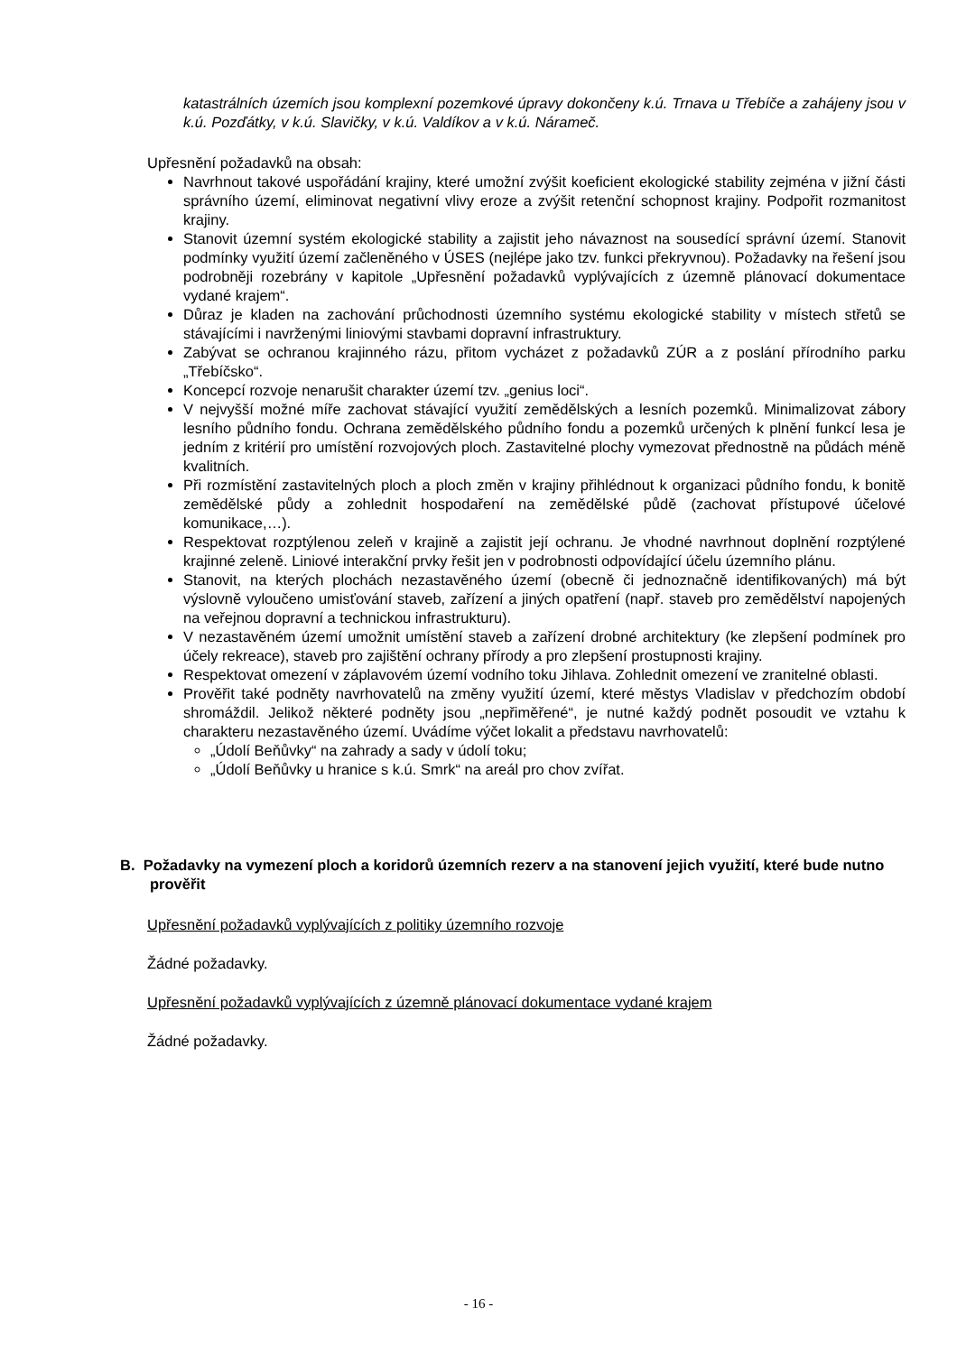katastrálních územích jsou komplexní pozemkové úpravy dokončeny k.ú. Trnava u Třebíče a zahájeny jsou v k.ú. Pozďátky, v k.ú. Slavičky, v k.ú. Valdíkov a v k.ú. Náramеč.
Upřesnění požadavků na obsah:
Navrhnout takové uspořádání krajiny, které umožní zvýšit koeficient ekologické stability zejména v jižní části správního území, eliminovat negativní vlivy eroze a zvýšit retenční schopnost krajiny. Podpořit rozmanitost krajiny.
Stanovit územní systém ekologické stability a zajistit jeho návaznost na sousedící správní území. Stanovit podmínky využití území začleněného v ÚSES (nejlépe jako tzv. funkci překryvnou). Požadavky na řešení jsou podrobněji rozebrány v kapitole „Upřesnění požadavků vyplývajících z územně plánovací dokumentace vydané krajem“.
Důraz je kladen na zachování průchodnosti územního systému ekologické stability v místech střetů se stávajícími i navrženými liniovými stavbami dopravní infrastruktury.
Zabývat se ochranou krajinného rázu, přitom vycházet z požadavků ZÚR a z poslání přírodního parku „Třebíčsko“.
Koncepcí rozvoje nenarušit charakter území tzv. „genius loci“.
V nejvyšší možné míře zachovat stávající využití zemědělských a lesních pozemků. Minimalizovat zábory lesního půdního fondu. Ochrana zemědělského půdního fondu a pozemků určených k plnění funkcí lesa je jedním z kritérií pro umístění rozvojových ploch. Zastavitelné plochy vymezovat přednostně na půdách méně kvalitních.
Při rozmístění zastavitelných ploch a ploch změn v krajiny přihlédnout k organizaci půdního fondu, k bonitě zemědělské půdy a zohlednit hospodaření na zemědělské půdě (zachovat přístupové účelové komunikace,…).
Respektovat rozptýlenou zeleň v krajině a zajistit její ochranu. Je vhodné navrhnout doplnění rozptýlené krajinné zeleně. Liniové interakční prvky řešit jen v podrobnosti odpovídající účelu územního plánu.
Stanovit, na kterých plochách nezastavěného území (obecně či jednoznačně identifikovaných) má být výslovně vyloučeno umisťování staveb, zařízení a jiných opatření (např. staveb pro zemědělství napojených na veřejnou dopravní a technickou infrastrukturu).
V nezastavěném území umožnit umístění staveb a zařízení drobné architektury (ke zlepšení podmínek pro účely rekreace), staveb pro zajištění ochrany přírody a pro zlepšení prostupnosti krajiny.
Respektovat omezení v záplavovém území vodního toku Jihlava. Zohlednit omezení ve zranitelné oblasti.
Prověřit také podněty navrhovatelů na změny využití území, které městys Vladislav v předchozím období shromáždil. Jelikož některé podněty jsou „nepřiměřené“, je nutné každý podnět posoudit ve vztahu k charakteru nezastavěného území. Uvádíme výčet lokalit a představu navrhovatelů:
„Údolí Beňůvky“ na zahrady a sady v údolí toku;
„Údolí Beňůvky u hranice s k.ú. Smrk“ na areál pro chov zvířat.
B. Požadavky na vymezení ploch a koridorů územních rezerv a na stanovení jejich využití, které bude nutno prověřit
Upřesnění požadavků vyplývajících z politiky územního rozvoje
Žádné požadavky.
Upřesnění požadavků vyplývajících z územně plánovací dokumentace vydané krajem
Žádné požadavky.
- 16 -